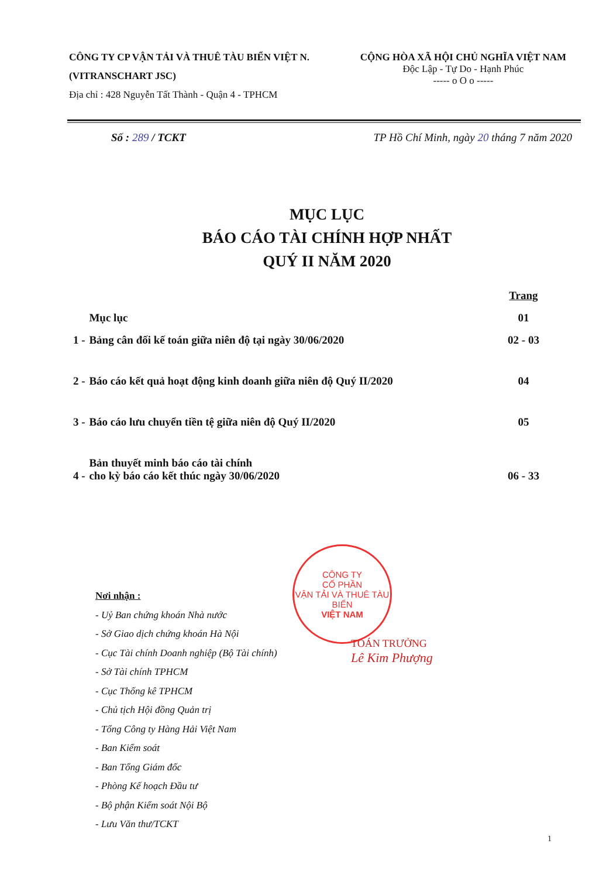CÔNG TY CP VẬN TẢI VÀ THUÊ TÀU BIỂN VIỆT N.
(VITRANSCHART JSC)
Địa chỉ : 428 Nguyễn Tất Thành - Quận 4 - TPHCM
CỘNG HÒA XÃ HỘI CHỦ NGHĨA VIỆT NAM
Độc Lập - Tự Do - Hạnh Phúc
----- o O o -----
Số : 289 / TCKT TP Hồ Chí Minh, ngày 20 tháng 7 năm 2020
MỤC LỤC
BÁO CÁO TÀI CHÍNH HỢP NHẤT
QUÝ II NĂM 2020
| | | Trang |
| | Mục lục | 01 |
| 1 - | Bảng cân đối kế toán giữa niên độ tại ngày 30/06/2020 | 02 - 03 |
| 2 - | Báo cáo kết quả hoạt động kinh doanh giữa niên độ Quý II/2020 | 04 |
| 3 - | Báo cáo lưu chuyển tiền tệ giữa niên độ Quý II/2020 | 05 |
| 4 - | Bản thuyết minh báo cáo tài chính cho kỳ báo cáo kết thúc ngày 30/06/2020 | 06 - 33 |
Nơi nhận :
- Uỷ Ban chứng khoán Nhà nước
- Sở Giao dịch chứng khoán Hà Nội
- Cục Tài chính Doanh nghiệp (Bộ Tài chính)
- Sở Tài chính TPHCM
- Cục Thống kê TPHCM
- Chủ tịch Hội đồng Quản trị
- Tổng Công ty Hàng Hải Việt Nam
- Ban Kiểm soát
- Ban Tổng Giám đốc
- Phòng Kế hoạch Đầu tư
- Bộ phận Kiểm soát Nội Bộ
- Lưu Văn thư/TCKT
CÔNG TY
CỔ PHẦN
VẬN TẢI VÀ THUÊ TÀU BIỂN
VIỆT NAM
TOÁN TRƯỞNG
Lê Kim Phượng
1